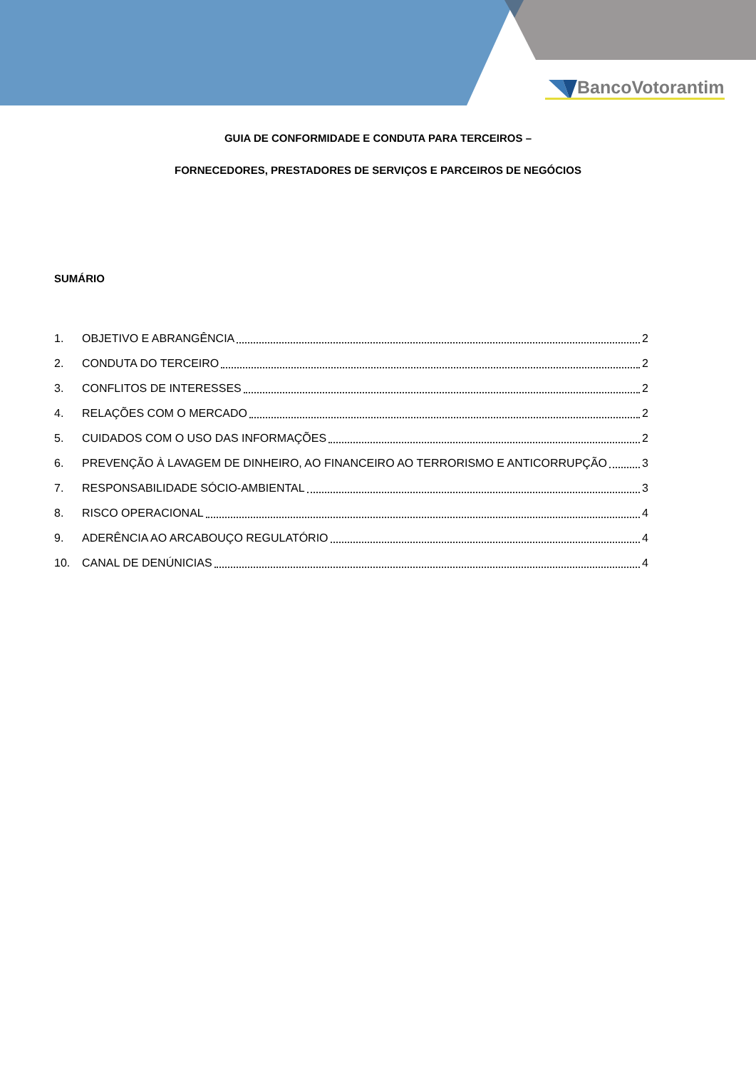BancoVotorantim
GUIA DE CONFORMIDADE E CONDUTA PARA TERCEIROS –
FORNECEDORES, PRESTADORES DE SERVIÇOS E PARCEIROS DE NEGÓCIOS
SUMÁRIO
1. OBJETIVO E ABRANGÊNCIA 2
2. CONDUTA DO TERCEIRO 2
3. CONFLITOS DE INTERESSES 2
4. RELAÇÕES COM O MERCADO 2
5. CUIDADOS COM O USO DAS INFORMAÇÕES 2
6. PREVENÇÃO À LAVAGEM DE DINHEIRO, AO FINANCEIRO AO TERRORISMO E ANTICORRUPÇÃO 3
7. RESPONSABILIDADE SÓCIO-AMBIENTAL 3
8. RISCO OPERACIONAL 4
9. ADERÊNCIA AO ARCABOUÇO REGULATÓRIO 4
10. CANAL DE DENÚNICIAS 4